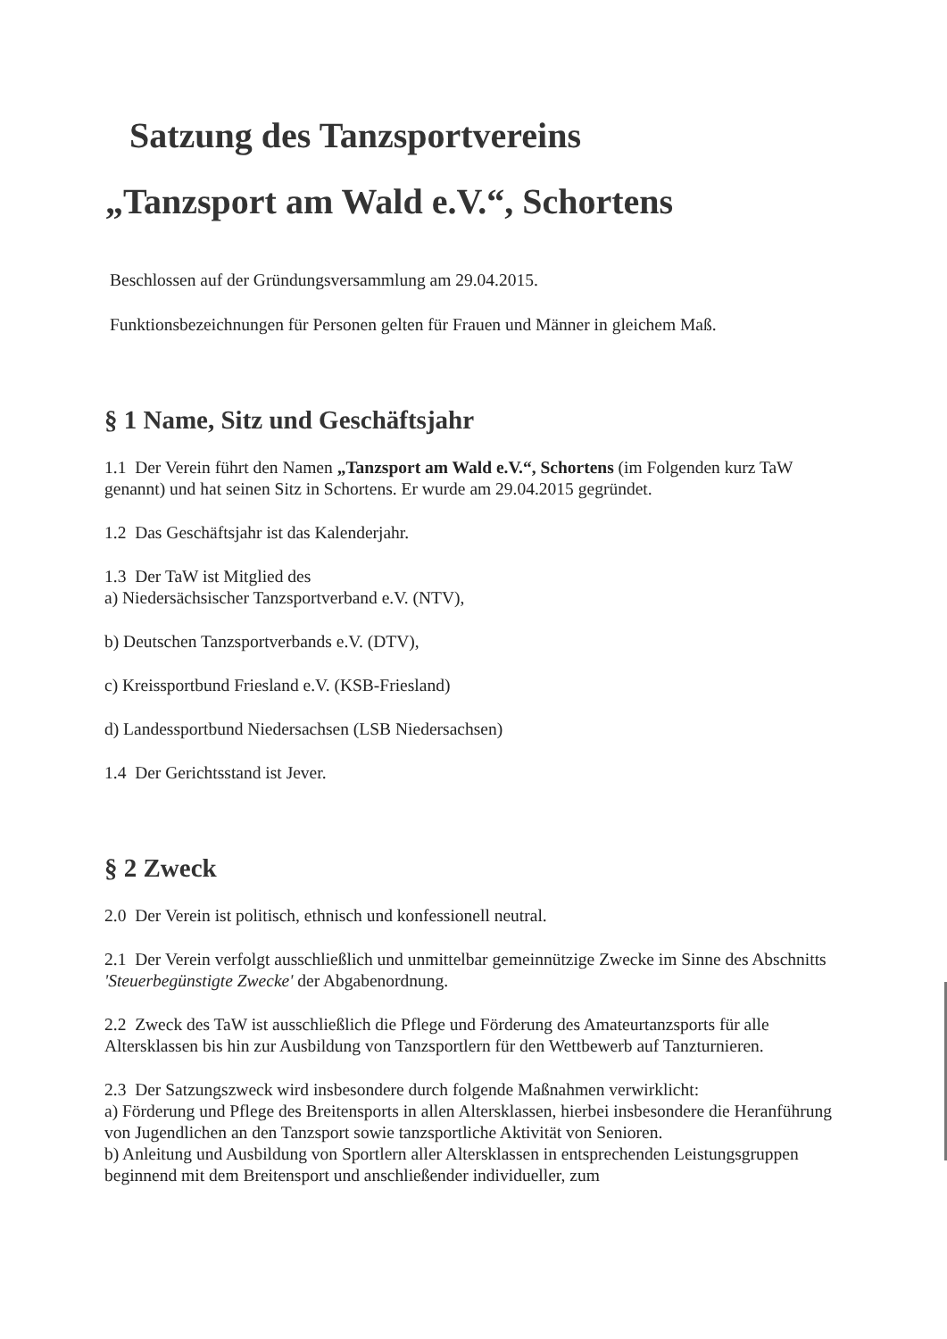Satzung des Tanzsportvereins
„Tanzsport am Wald e.V.“, Schortens
Beschlossen auf der Gründungsversammlung am 29.04.2015.
Funktionsbezeichnungen für Personen gelten für Frauen und Männer in gleichem Maß.
§ 1 Name, Sitz und Geschäftsjahr
1.1 Der Verein führt den Namen „Tanzsport am Wald e.V.“, Schortens (im Folgenden kurz TaW genannt) und hat seinen Sitz in Schortens. Er wurde am 29.04.2015 gegründet.
1.2 Das Geschäftsjahr ist das Kalenderjahr.
1.3 Der TaW ist Mitglied des
a) Niedersächsischer Tanzsportverband e.V. (NTV),
b) Deutschen Tanzsportverbands e.V. (DTV),
c) Kreissportbund Friesland e.V. (KSB-Friesland)
d) Landessportbund Niedersachsen (LSB Niedersachsen)
1.4 Der Gerichtsstand ist Jever.
§ 2 Zweck
2.0 Der Verein ist politisch, ethnisch und konfessionell neutral.
2.1 Der Verein verfolgt ausschließlich und unmittelbar gemeinnützige Zwecke im Sinne des Abschnitts 'Steuerbegünstigte Zwecke' der Abgabenordnung.
2.2 Zweck des TaW ist ausschließlich die Pflege und Förderung des Amateurtanzsports für alle Altersklassen bis hin zur Ausbildung von Tanzsportlern für den Wettbewerb auf Tanzturnieren.
2.3 Der Satzungszweck wird insbesondere durch folgende Maßnahmen verwirklicht:
a) Förderung und Pflege des Breitensports in allen Altersklassen, hierbei insbesondere die Heranführung von Jugendlichen an den Tanzsport sowie tanzsportliche Aktivität von Senioren.
b) Anleitung und Ausbildung von Sportlern aller Altersklassen in entsprechenden Leistungsgruppen beginnend mit dem Breitensport und anschließender individueller, zum